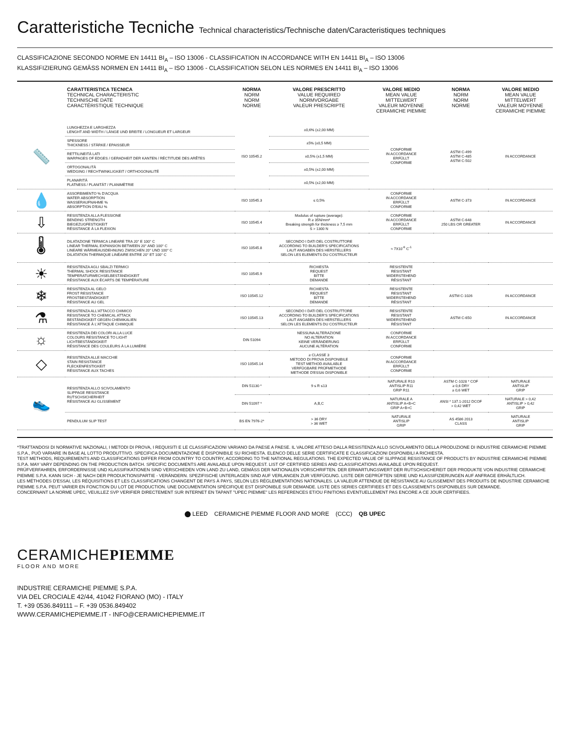Caratteristiche Tecniche Technical characteristics/Technische daten/Caracteristiques techniques
CLASSIFICAZIONE SECONDO NORME EN 14411 BI<sub>A</sub> – ISO 13006 - CLASSIFICATION IN ACCORDANCE WITH EN 14411 BI<sub>A</sub> – ISO 13006
KLASSIFIZIERUNG GEMÄSS NORMEN EN 14411 BI<sub>A</sub> – ISO 13006 - CLASSIFICATION SELON LES NORMES EN 14411 BI<sub>A</sub> – ISO 13006
| | CARATTERISTICA TECNICA TECHNICAL CHARACTERISTIC TECHNISCHE DATE CARACTÉRISTIQUE TECHNIQUE | NORMA NORM NORM NORME | VALORE PRESCRITTO VALUE REQUIRED NORMVORGABE VALEUR PRESCRIPTE | VALORE MEDIO MEAN VALUE MITTELWERT VALEUR MOYENNE CERAMICHE PIEMME | NORMA NORM NORM NORME | VALORE MEDIO MEAN VALUE MITTELWERT VALEUR MOYENNE CERAMICHE PIEMME |
| --- | --- | --- | --- | --- | --- | --- |
| 📏 | LUNGHEZZA E LARGHEZZA LENGHT AND WIDTH / LÄNGE UND BREITE / LONGUEUR ET LARGEUR | ISO 10545.2 | ±0,6% (±2,00 MM) | CONFORME IN ACCORDANCE ERFÜLLT CONFORME | ASTM C-499 ASTM C-485 ASTM C-502 | IN ACCORDANCE |
| | SPESSORE THICKNESS / STÄRKE / EPAISSEUR | | ±5% (±0,5 MM) | | | |
| | RETTILINEITÀ LATI WARPAGES OF EDGES / GERADHEIT DER KANTEN / RÉCTITUDE DES ARÊTES | | ±0,5% (±1,5 MM) | | | |
| | ORTOGONALITÀ WEDGING / RECHTWINKLIGKEIT / ORTHOGONALITÉ | | ±0,5% (±2,00 MM) | | | |
| | PLANARITÀ FLATNESS / PLANITÄT / PLANIMÈTRIE | | ±0,5% (±2,00 MM) | | | |
| 💧 | ASSORBIMENTO % D'ACQUA WATER ABSORPTION WASSERAUFNAHME % ABSORPTION D'EAU % | ISO 10545.3 | ≤ 0,5% | CONFORME IN ACCORDANCE ERFÜLLT CONFORME | ASTM C-373 | IN ACCORDANCE |
| ⇩ | RESISTENZA ALLA FLESSIONE BENDING STRENGTH BIEGEZUGFESTIGKEIT RÉSISTANCE À LA FLEXION | ISO 10545.4 | Modulus of rupture (average): R ≥ 35N/mm² Breaking strength for thickness ≥ 7,5 mm S > 1300 N | CONFORME IN ACCORDANCE ERFÜLLT CONFORME | ASTM C-648 250 LBS OR GREATER | IN ACCORDANCE |
| 🌡 | DILATAZIONE TERMICA LINEARE TRA 20° E 100° C LINEAR THERMAL EXPANSION BETWEEN 20° AND 100° C LINEARE WÄRMEAUSDEHNUNG ZWISCHEN 20° UND 100° C DILATATION THERMIQUE LINÉAIRE ENTRE 20° ET 100° C | ISO 10545.8 | SECONDO I DATI DEL COSTRUTTORE ACCORDING TO BUILDER'S SPECIFICATIONS LAUT ANGABEN DES HERSTELLERS SELON LES ELEMENTS DU COSTRUCTEUR | ≈ 7X10<sup>-6</sup> C<sup>-1</sup> | | |
| ☀ | RESISTENZA AGLI SBALZI TERMICI THERMAL SHOCK RESISTANCE TEMPERATURWECHSELBESTÄNDIGKEIT RÉSISTANCE AUX ÉCARTS DE TEMPÉRATURE | ISO 10545.9 | RICHIESTA REQUEST BITTE DEMANDE | RESISTENTE RESISTANT WIDERSTEHEND RÉSISTANT | | |
| ❄ | RESISTENZA AL GELO FROST RESISTANCE FROSTBESTÄNDIGKEIT RÉSISTANCE AU GEL | ISO 10545.12 | RICHIESTA REQUEST BITTE DEMANDE | RESISTENTE RESISTANT WIDERSTEHEND RÉSISTANT | ASTM C-1026 | IN ACCORDANCE |
| ⚗ | RESISTENZA ALL'ATTACCO CHIMICO RESISTANCE TO CHEMICAL ATTACK BESTÄNDIGKEIT GEGEN CHEMIKALIEN RÉSISTANCE À L'ATTAQUE CHIMIQUE | ISO 10545.13 | SECONDO I DATI DEL COSTRUTTORE ACCORDING TO BUILDER'S SPECIFICATIONS LAUT ANGABEN DES HERSTELLERS SELON LES ELEMENTS DU COSTRUCTEUR | RESISTENTE RESISTANT WIDERSTEHEND RÉSISTANT | ASTM C-650 | IN ACCORDANCE |
| ☼ | RESISTENZA DEI COLORI ALLA LUCE COLOURS RESISTANCE TO LIGHT LICHTBESTÄNDIGKEIT RÉSISTANCE DES COULEURS À LA LUMIÈRE | DIN 51094 | NESSUNA ALTERAZIONE NO ALTERATION KEINE VERÄNDERUNG AUCUNE ALTÉRATION | CONFORME IN ACCORDANCE ERFÜLLT CONFORME | | |
| ◇ | RESISTENZA ALLE MACCHIE STAIN RESISTANCE FLECKENFESTIGKEIT RÉSISTANCE AUX TACHES | ISO 10545.14 | ≥ CLASSE 3 METODO DI PROVA DISPONIBILE TEST METHOD AVAILABLE VERFÜGBARE PRÜFMETHODE METHODE D'ESSAI DISPONIBLE | CONFORME IN ACCORDANCE ERFÜLLT CONFORME | | |
| 👟 | RESISTENZA ALLO SCIVOLAMENTO SLIPPAGE RESISTANCE RUTSCHSICHERHEIT RÉSISTANCE AU GLISSEMENT | DIN 51130 * | 9 ≤ R ≤13 | NATURALE R10 ANTISLIP R11 GRIP R11 | ASTM C-1028 * COF ≥ 0,6 DRY ≥ 0,6 WET | NATURALE ANTISLIP GRIP |
| | | DIN 51097 * | A,B,C | NATURALE A ANTISLIP A+B+C GRIP A+B+C | ANSI * 137.1-2012 DCOF > 0,42 WET | NATURALE > 0,42 ANTISLIP > 0,42 GRIP |
| | PENDULUM SLIP TEST | BS EN 7976-2* | > 36 DRY > 36 WET | NATURALE ANTISLIP GRIP | AS 4586 2013 CLASS | NATURALE ANTISLIP GRIP |
*TRATTANDOSI DI NORMATIVE NAZIONALI, I METODI DI PROVA, I REQUISITI E LE CLASSIFICAZIONI VARIANO DA PAESE A PAESE. IL VALORE ATTESO DALLA RESISTENZA ALLO SCIVOLAMENTO DELLA PRODUZIONE DI INDUSTRIE CERAMICHE PIEMME S.P.A., PUÒ VARIARE IN BASE AL LOTTO PRODUTTIVO. SPECIFICA DOCUMENTAZIONE È DISPONIBILE SU RICHIESTA. ELENCO DELLE SERIE CERTIFICATE E CLASSIFICAZIONI DISPONIBILI A RICHIESTA.
TEST METHODS, REQUIREMENTS AND CLASSIFICATIONS DIFFER FROM COUNTRY TO COUNTRY, ACCORDING TO THE NATIONAL REGULATIONS. THE EXPECTED VALUE OF SLIPPAGE RESISTANCE OF PRODUCTS BY INDUSTRIE CERAMICHE PIEMME S.P.A. MAY VARY DEPENDING ON THE PRODUCTION BATCH. SPECIFIC DOCUMENTS ARE AVAILABLE UPON REQUEST. LIST OF CERTIFIED SERIES AND CLASSIFICATIONS AVAILABLE UPON REQUEST.
PRÜFVERFAHREN, ERFORDERNISSE UND KLASSIFIKATIONEN SIND VERSCHIEDEN VON LAND ZU LAND, GEMÄSS DER NATIONALEN VORSCHRIFTEN. DER ERWARTUNGSWERT DER RUTSCHSICHEREIT DER PRODUKTE VON INDUSTRIE CERAMICHE PIEMME S.P.A. KANN SICH - JE NACH DER PRODUKTIONSPARTIE - VERÄNDERN. SPEZIFISCHE UNTERLAGEN SIND AUF VERLANGEN ZUR VERFÜGUNG. LISTE DER GEPRÜFTEN SERIE UND KLASSIFIZIERUNGEN AUF ANFRAGE ERHÄLTLICH.
LES MÉTHODES D'ESSAI, LES RÉQUISITIONS ET LES CLASSIFICATIONS CHANGENT DE PAYS À PAYS, SELON LES RÉGLEMENTATIONS NATIONALES. LA VALEUR ATTENDUE DE RÉSISTANCE AU GLISSEMENT DES PRODUITS DE INDUSTRIE CERAMICHE PIEMME S.P.A. PEUT VARIER EN FONCTION DU LOT DE PRODUCTION. UNE DOCUMENTATION SPÉCIFIQUE EST DISPONIBLE SUR DEMANDE. LISTE DES SERIES CERTIFIEES ET DES CLASSEMENTS DISPONIBLES SUR DEMANDE.
CONCERNANT LA NORME UPEC, VEUILLEZ SVP VERIFIER DIRECTEMENT SUR INTERNET EN TAPANT "UPEC PIEMME" LES REFERENCES ET/OU FINITIONS EVENTUELLEMENT PAS ENCORE A CE JOUR CERTIFIEES.
⬤ LEED CERAMICHE PIEMME FLOOR AND MORE (CCC) QB UPEC
CERAMICHEPIEMME
FLOOR AND MORE
INDUSTRIE CERAMICHE PIEMME S.P.A.
VIA DEL CROCIALE 42/44, 41042 FIORANO (MO) - ITALY
T. +39 0536.849111 – F. +39 0536.849402
WWW.CERAMICHEPIEMME.IT - INFO@CERAMICHEPIEMME.IT